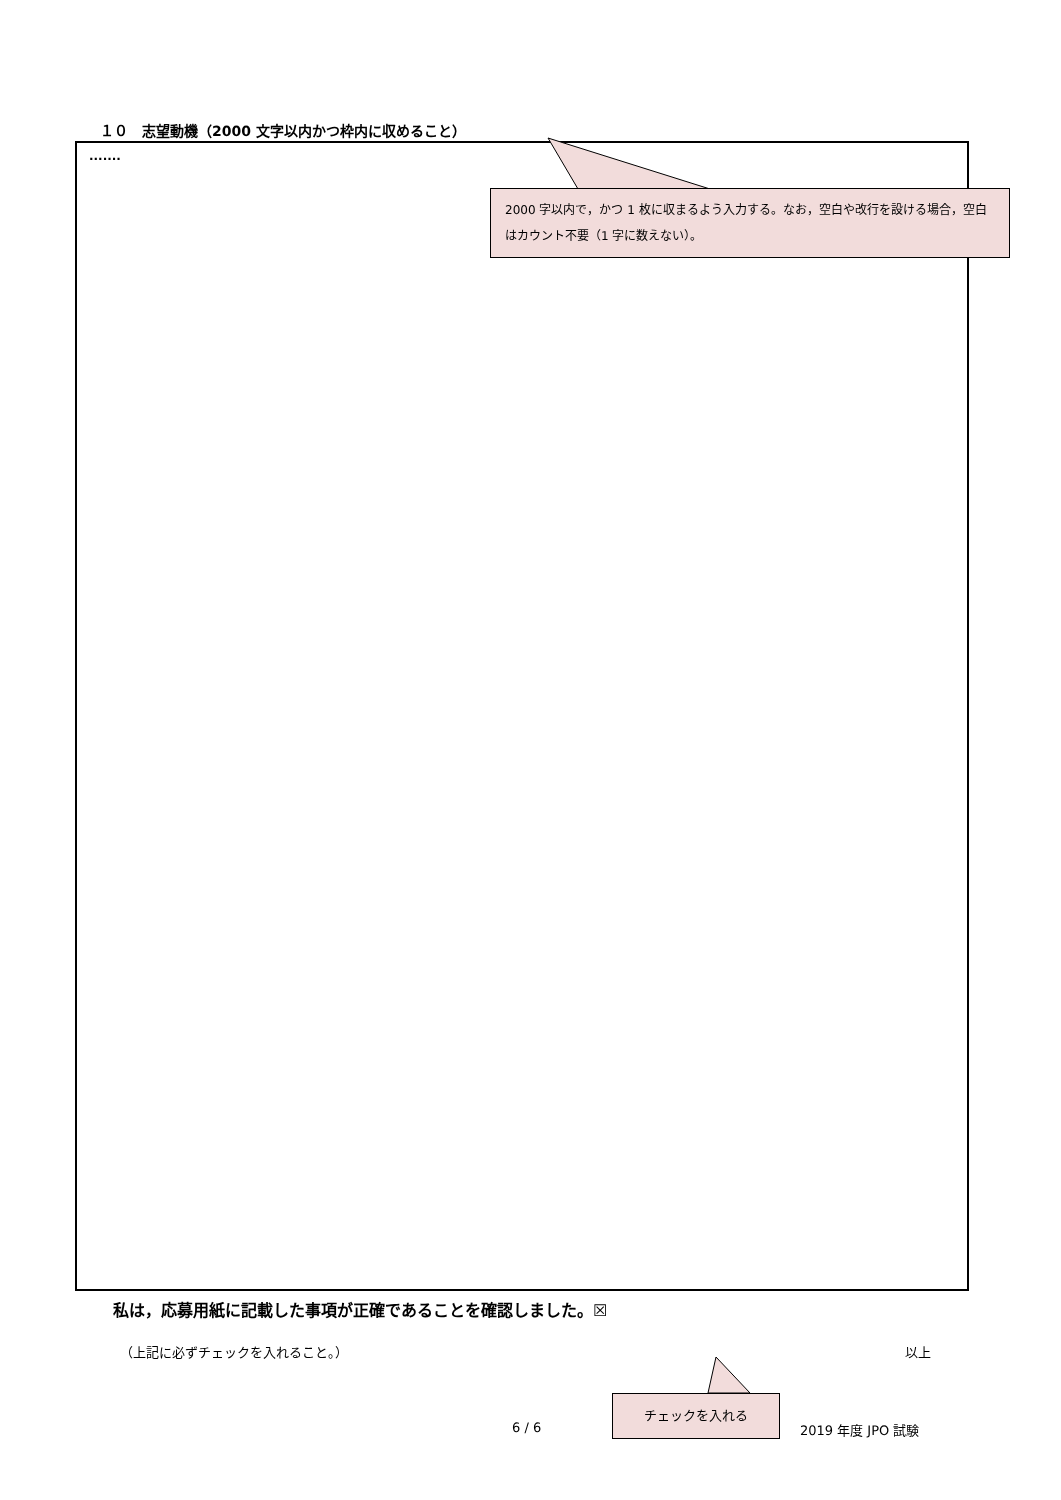１０　志望動機（2000 文字以内かつ枠内に収めること）
.......
2000 字以内で，かつ 1 枚に収まるよう入力する。なお，空白や改行を設ける場合，空白はカウント不要（1 字に数えない）。
私は，応募用紙に記載した事項が正確であることを確認しました。☒
（上記に必ずチェックを入れること。） 以上
チェックを入れる
6 / 6 2019 年度 JPO 試験